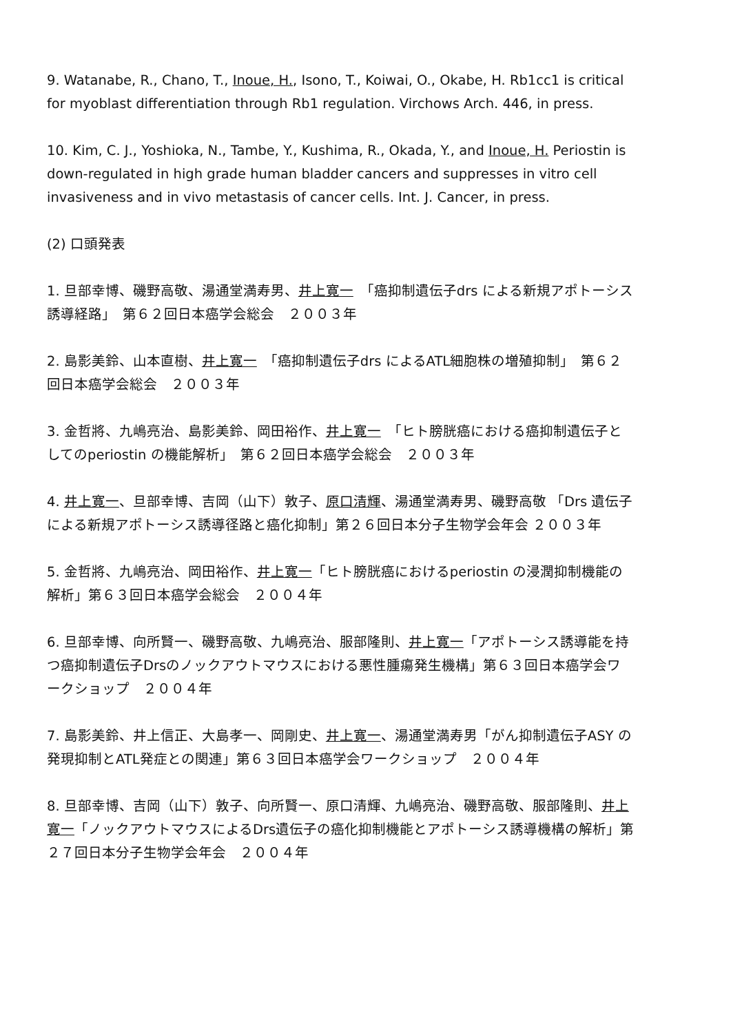9. Watanabe, R., Chano, T., Inoue, H., Isono, T., Koiwai, O., Okabe, H. Rb1cc1 is critical for myoblast differentiation through Rb1 regulation. Virchows Arch. 446, in press.
10. Kim, C. J., Yoshioka, N., Tambe, Y., Kushima, R., Okada, Y., and Inoue, H. Periostin is down-regulated in high grade human bladder cancers and suppresses in vitro cell invasiveness and in vivo metastasis of cancer cells. Int. J. Cancer, in press.
(2) 口頭発表
1. 旦部幸博、磯野高敬、湯通堂満寿男、井上寛一　「癌抑制遺伝子drs による新規アポトーシス誘導経路」　第６２回日本癌学会総会　２００３年
2. 島影美鈴、山本直樹、井上寛一　「癌抑制遺伝子drs によるATL細胞株の増殖抑制」　第６２回日本癌学会総会　２００３年
3. 金哲將、九嶋亮治、島影美鈴、岡田裕作、井上寛一　「ヒト膀胱癌における癌抑制遺伝子としてのperiostin の機能解析」　第６２回日本癌学会総会　２００３年
4. 井上寛一、旦部幸博、吉岡（山下）敦子、原口清輝、湯通堂満寿男、磯野高敬 「Drs 遺伝子による新規アポトーシス誘導径路と癌化抑制」第２６回日本分子生物学会年会 ２００３年
5. 金哲將、九嶋亮治、岡田裕作、井上寛一「ヒト膀胱癌におけるperiostin の浸潤抑制機能の解析」第６３回日本癌学会総会　２００４年
6. 旦部幸博、向所賢一、磯野高敬、九嶋亮治、服部隆則、井上寛一「アポトーシス誘導能を持つ癌抑制遺伝子Drsのノックアウトマウスにおける悪性腫瘍発生機構」第６３回日本癌学会ワークショップ　２００４年
7. 島影美鈴、井上信正、大島孝一、岡剛史、井上寛一、湯通堂満寿男「がん抑制遺伝子ASY の発現抑制とATL発症との関連」第６３回日本癌学会ワークショップ　２００４年
8. 旦部幸博、吉岡（山下）敦子、向所賢一、原口清輝、九嶋亮治、磯野高敬、服部隆則、井上寛一「ノックアウトマウスによるDrs遺伝子の癌化抑制機能とアポトーシス誘導機構の解析」第２７回日本分子生物学会年会　２００４年